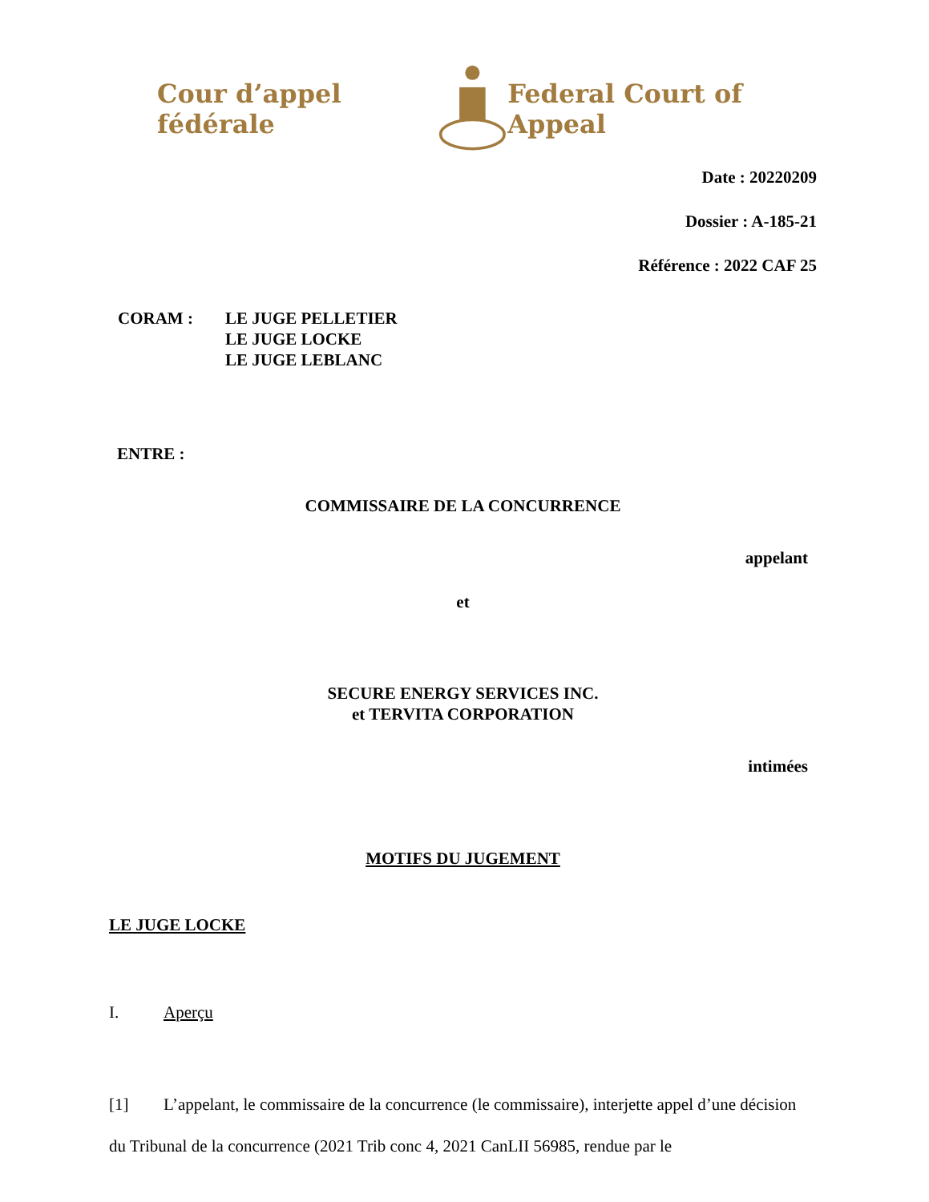Cour d’appel fédérale Federal Court of Appeal
Date : 20220209
Dossier : A-185-21
Référence : 2022 CAF 25
CORAM : LE JUGE PELLETIER
LE JUGE LOCKE
LE JUGE LEBLANC
ENTRE :
COMMISSAIRE DE LA CONCURRENCE
appelant
et
SECURE ENERGY SERVICES INC.
et TERVITA CORPORATION
intimées
MOTIFS DU JUGEMENT
LE JUGE LOCKE
I. Aperçu
[1] L’appelant, le commissaire de la concurrence (le commissaire), interjette appel d’une décision du Tribunal de la concurrence (2021 Trib conc 4, 2021 CanLII 56985, rendue par le